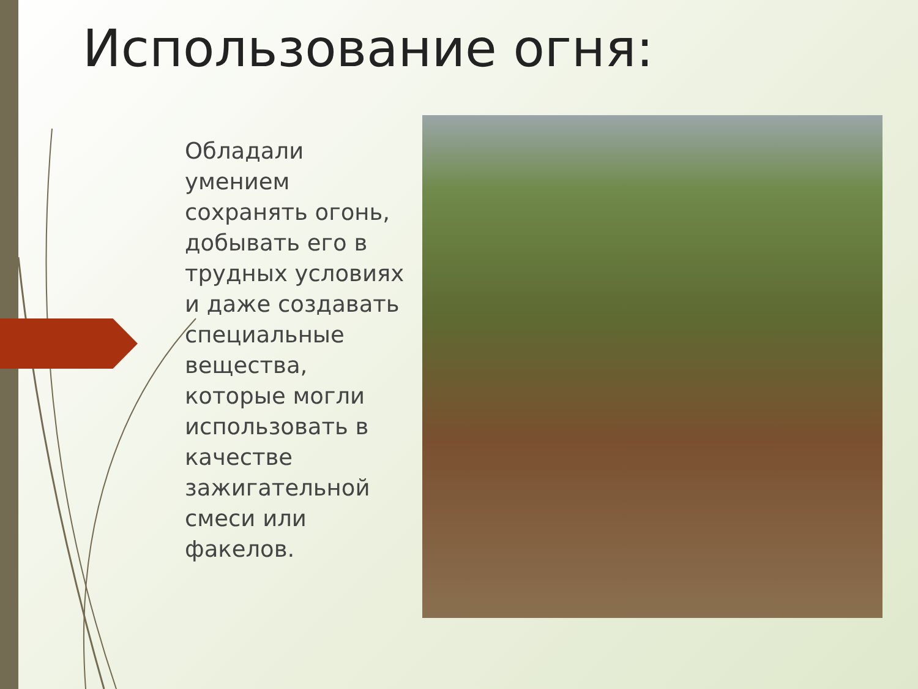Использование огня:
Обладали умением сохранять огонь, добывать его в трудных условиях и даже создавать специальные вещества, которые могли использовать в качестве зажигательной смеси или факелов.